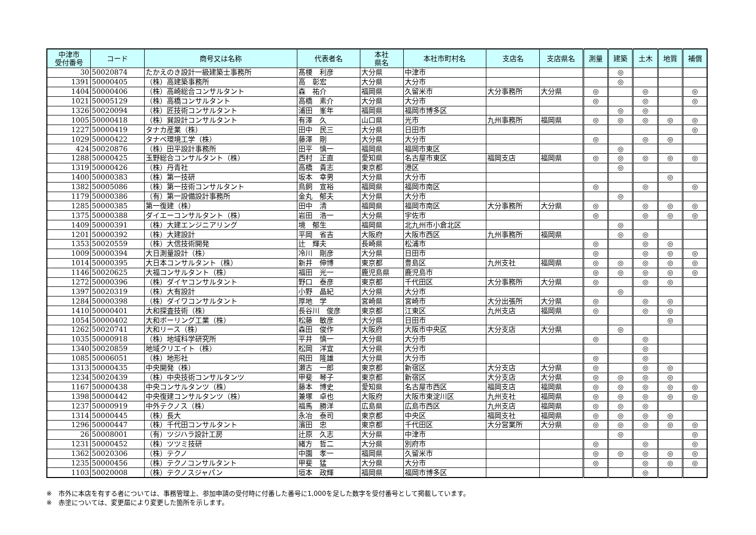| 中津市 受付番号 | コード | 商号又は名称 | 代表者名 | 本社 県名 | 本社市町村名 | 支店名 | 支店県名 | 測量 | 建築 | 土木 | 地質 | 補償 |
| --- | --- | --- | --- | --- | --- | --- | --- | --- | --- | --- | --- | --- |
| 30 | 50020874 | たかえのき設計一級建築士事務所 | 髙榎 利彦 | 大分県 | 中津市 | | | | ◎ | | | |
| 1391 | 50000405 | （株）高建築事務所 | 高 彰宏 | 大分県 | 大分市 | | | | ◎ | | | |
| 1404 | 50000406 | （株）高崎総合コンサルタント | 森 祐介 | 福岡県 | 久留米市 | 大分事務所 | 大分県 | ◎ | | ◎ | | ◎ |
| 1021 | 50005129 | （株）高橋コンサルタント | 高橋 素介 | 大分県 | 大分市 | | | ◎ | | ◎ | | ◎ |
| 1326 | 50020094 | （株）匠技術コンサルタント | 浦田 峯年 | 福岡県 | 福岡市博多区 | | | | ◎ | ◎ | | |
| 1005 | 50000418 | （株）巽設計コンサルタント | 有澤 久 | 山口県 | 光市 | 九州事務所 | 福岡県 | ◎ | ◎ | ◎ | ◎ | ◎ |
| 1227 | 50000419 | タナカ産業（株） | 田中 民三 | 大分県 | 日田市 | | | | | | | ◎ |
| 1029 | 50000422 | タナベ環境工学（株） | 藤澤 剛 | 大分県 | 大分市 | | | ◎ | | ◎ | ◎ | |
| 424 | 50020876 | （株）田平設計事務所 | 田平 慎一 | 福岡県 | 福岡市東区 | | | | ◎ | | | |
| 1288 | 50000425 | 玉野総合コンサルタント（株） | 西村 正直 | 愛知県 | 名古屋市東区 | 福岡支店 | 福岡県 | ◎ | ◎ | ◎ | ◎ | ◎ |
| 1319 | 50000426 | （株）丹青社 | 高橋 貴志 | 東京都 | 港区 | | | | ◎ | | | |
| 1400 | 50000383 | （株）第一技研 | 坂本 幸男 | 大分県 | 大分市 | | | | | | ◎ | |
| 1382 | 50005086 | （株）第一技術コンサルタント | 鳥飼 宣裕 | 福岡県 | 福岡市南区 | | | ◎ | | ◎ | | ◎ |
| 1179 | 50000386 | （有）第一設備設計事務所 | 金丸 郁夫 | 大分県 | 大分市 | | | | ◎ | | | |
| 1285 | 50000385 | 第一復建（株） | 田中 清 | 福岡県 | 福岡市南区 | 大分事務所 | 大分県 | ◎ | | ◎ | ◎ | ◎ |
| 1375 | 50000388 | ダイエーコンサルタント（株） | 岩田 浩一 | 大分県 | 宇佐市 | | | ◎ | | ◎ | ◎ | ◎ |
| 1409 | 50000391 | （株）大建エンジニアリング | 境 郁生 | 福岡県 | 北九州市小倉北区 | | | | ◎ | | | |
| 1201 | 50000392 | （株）大建設計 | 平岡 省吉 | 大阪府 | 大阪市西区 | 九州事務所 | 福岡県 | | ◎ | ◎ | | |
| 1353 | 50020559 | （株）大信技術開発 | 辻 輝夫 | 長崎県 | 松浦市 | | | ◎ | | ◎ | ◎ | |
| 1009 | 50000394 | 大日測量設計（株） | 冷川 剛彦 | 大分県 | 日田市 | | | ◎ | | ◎ | ◎ | ◎ |
| 1014 | 50000395 | 大日本コンサルタント（株） | 新井 伸博 | 東京都 | 豊島区 | 九州支社 | 福岡県 | ◎ | ◎ | ◎ | ◎ | ◎ |
| 1146 | 50020625 | 大福コンサルタント（株） | 福田 光一 | 鹿児島県 | 鹿児島市 | | | ◎ | ◎ | ◎ | ◎ | ◎ |
| 1272 | 50000396 | （株）ダイヤコンサルタント | 野口 泰彦 | 東京都 | 千代田区 | 大分事務所 | 大分県 | ◎ | | ◎ | ◎ | |
| 1397 | 50020319 | （株）大有設計 | 小野 晶紀 | 大分県 | 大分市 | | | | ◎ | | | |
| 1284 | 50000398 | （株）ダイワコンサルタント | 厚地 学 | 宮崎県 | 宮崎市 | 大分出張所 | 大分県 | ◎ | | ◎ | ◎ | |
| 1410 | 50000401 | 大和探査技術（株） | 長谷川 俊彦 | 東京都 | 江東区 | 九州支店 | 福岡県 | ◎ | | ◎ | ◎ | |
| 1054 | 50000402 | 大和ボーリング工業（株） | 松藤 敏彦 | 大分県 | 日田市 | | | | | | ◎ | |
| 1262 | 50020741 | 大和リース（株） | 森田 俊作 | 大阪府 | 大阪市中央区 | 大分支店 | 大分県 | | ◎ | | | |
| 1035 | 50000918 | （株）地域科学研究所 | 平井 慎一 | 大分県 | 大分市 | | | ◎ | | ◎ | | |
| 1340 | 50020859 | 地域クリエイト（株） | 松岡 洋宜 | 大分県 | 大分市 | | | | | ◎ | | |
| 1085 | 50006051 | （株）地形社 | 飛田 隆雄 | 大分県 | 大分市 | | | ◎ | | ◎ | | |
| 1313 | 50000435 | 中央開発（株） | 瀬古 一郎 | 東京都 | 新宿区 | 大分支店 | 大分県 | ◎ | | ◎ | ◎ | |
| 1234 | 50020439 | （株）中央技術コンサルタンツ | 甲斐 琴子 | 東京都 | 新宿区 | 大分支店 | 大分県 | ◎ | ◎ | ◎ | ◎ | |
| 1167 | 50000438 | 中央コンサルタンツ（株） | 藤本 博史 | 愛知県 | 名古屋市西区 | 福岡支店 | 福岡県 | ◎ | ◎ | ◎ | ◎ | ◎ |
| 1398 | 50000442 | 中央復建コンサルタンツ（株） | 兼塚 卓也 | 大阪府 | 大阪市東淀川区 | 九州支社 | 福岡県 | ◎ | ◎ | ◎ | ◎ | ◎ |
| 1237 | 50000919 | 中外テクノス（株） | 福馬 勝洋 | 広島県 | 広島市西区 | 九州支店 | 福岡県 | ◎ | ◎ | ◎ | | |
| 1314 | 50000445 | （株）長大 | 永冶 泰司 | 東京都 | 中央区 | 福岡支社 | 福岡県 | ◎ | ◎ | ◎ | ◎ | |
| 1296 | 50000447 | （株）千代田コンサルタント | 濱田 忠 | 東京都 | 千代田区 | 大分営業所 | 大分県 | ◎ | ◎ | ◎ | ◎ | ◎ |
| 26 | 50008001 | （有）ツジハラ設計工房 | 辻原 久志 | 大分県 | 中津市 | | | | ◎ | | | ◎ |
| 1231 | 50000452 | （株）ツツミ技研 | 緒方 哲二 | 大分県 | 別府市 | | | ◎ | | ◎ | | ◎ |
| 1362 | 50020306 | （株）テクノ | 中園 孝一 | 福岡県 | 久留米市 | | | ◎ | ◎ | ◎ | ◎ | ◎ |
| 1235 | 50000456 | （株）テクノコンサルタント | 甲斐 猛 | 大分県 | 大分市 | | | ◎ | | ◎ | ◎ | ◎ |
| 1103 | 50020008 | （株）テクノスジャパン | 垣本 政輝 | 福岡県 | 福岡市博多区 | | | | | ◎ | | |
※　市外に本店を有する者については、事務管理上、参加申請の受付時に付番した番号に1,000を足した数字を受付番号として掲載しています。
※　赤塗については、変更届により変更した箇所を示します。